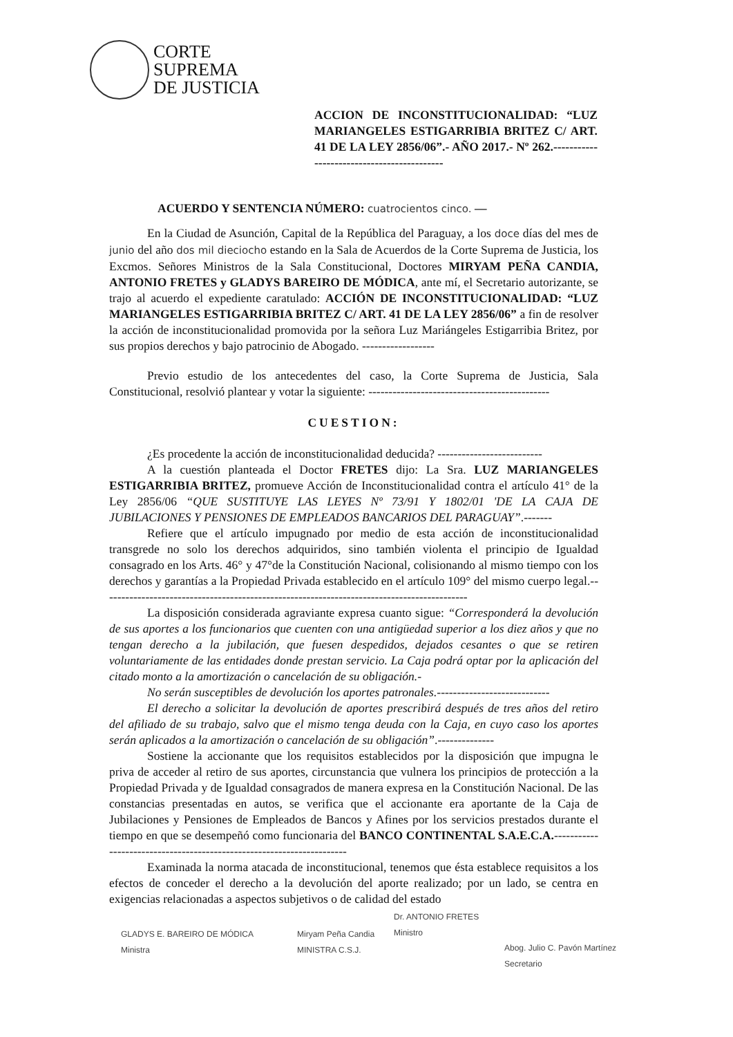CORTE
SUPREMA
DE JUSTICIA
ACCION DE INCONSTITUCIONALIDAD: “LUZ MARIANGELES ESTIGARRIBIA BRITEZ C/ ART. 41 DE LA LEY 2856/06”.- AÑO 2017.- Nº 262.-------------------------------------------
ACUERDO Y SENTENCIA NÚMERO: cuatrocientos cinco. —
En la Ciudad de Asunción, Capital de la República del Paraguay, a los doce días del mes de junio del año dos mil dieciocho estando en la Sala de Acuerdos de la Corte Suprema de Justicia, los Excmos. Señores Ministros de la Sala Constitucional, Doctores MIRYAM PEÑA CANDIA, ANTONIO FRETES y GLADYS BAREIRO DE MÓDICA, ante mí, el Secretario autorizante, se trajo al acuerdo el expediente caratulado: ACCIÓN DE INCONSTITUCIONALIDAD: “LUZ MARIANGELES ESTIGARRIBIA BRITEZ C/ ART. 41 DE LA LEY 2856/06” a fin de resolver la acción de inconstitucionalidad promovida por la señora Luz Mariángeles Estigarribia Britez, por sus propios derechos y bajo patrocinio de Abogado. ------------------
Previo estudio de los antecedentes del caso, la Corte Suprema de Justicia, Sala Constitucional, resolvió plantear y votar la siguiente: ---------------------------------------------
CUESTION:
¿Es procedente la acción de inconstitucionalidad deducida? --------------------------
A la cuestión planteada el Doctor FRETES dijo: La Sra. LUZ MARIANGELES ESTIGARRIBIA BRITEZ, promueve Acción de Inconstitucionalidad contra el artículo 41° de la Ley 2856/06 “QUE SUSTITUYE LAS LEYES Nº 73/91 Y 1802/01 'DE LA CAJA DE JUBILACIONES Y PENSIONES DE EMPLEADOS BANCARIOS DEL PARAGUAY”.-------
Refiere que el artículo impugnado por medio de esta acción de inconstitucionalidad transgrede no solo los derechos adquiridos, sino también violenta el principio de Igualdad consagrado en los Arts. 46° y 47°de la Constitución Nacional, colisionando al mismo tiempo con los derechos y garantías a la Propiedad Privada establecido en el artículo 109° del mismo cuerpo legal.-------------------------------------------------------------------------------------------
La disposición considerada agraviante expresa cuanto sigue: “Corresponderá la devolución de sus aportes a los funcionarios que cuenten con una antigüedad superior a los diez años y que no tengan derecho a la jubilación, que fuesen despedidos, dejados cesantes o que se retiren voluntariamente de las entidades donde prestan servicio. La Caja podrá optar por la aplicación del citado monto a la amortización o cancelación de su obligación.-
No serán susceptibles de devolución los aportes patronales.----------------------------
El derecho a solicitar la devolución de aportes prescribirá después de tres años del retiro del afiliado de su trabajo, salvo que el mismo tenga deuda con la Caja, en cuyo caso los aportes serán aplicados a la amortización o cancelación de su obligación”.--------------
Sostiene la accionante que los requisitos establecidos por la disposición que impugna le priva de acceder al retiro de sus aportes, circunstancia que vulnera los principios de protección a la Propiedad Privada y de Igualdad consagrados de manera expresa en la Constitución Nacional. De las constancias presentadas en autos, se verifica que el accionante era aportante de la Caja de Jubilaciones y Pensiones de Empleados de Bancos y Afines por los servicios prestados durante el tiempo en que se desempeñó como funcionaria del BANCO CONTINENTAL S.A.E.C.A.----------------------------------------------------------------------
Examinada la norma atacada de inconstitucional, tenemos que ésta establece requisitos a los efectos de conceder el derecho a la devolución del aporte realizado; por un lado, se centra en exigencias relacionadas a aspectos subjetivos o de calidad del estado
GLADYS E. BAREIRO DE MÓDICA
Ministra
Miryam Peña Candia
MINISTRA C.S.J.
Dr. ANTONIO FRETES
Ministro
Abog. Julio C. Pavón Martínez
Secretario